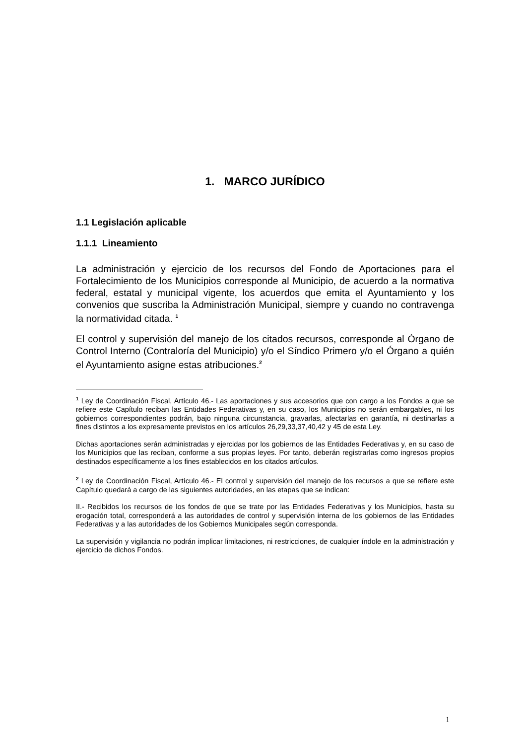1. MARCO JURÍDICO
1.1 Legislación aplicable
1.1.1 Lineamiento
La administración y ejercicio de los recursos del Fondo de Aportaciones para el Fortalecimiento de los Municipios corresponde al Municipio, de acuerdo a la normativa federal, estatal y municipal vigente, los acuerdos que emita el Ayuntamiento y los convenios que suscriba la Administración Municipal, siempre y cuando no contravenga la normatividad citada. <sup>1</sup>
El control y supervisión del manejo de los citados recursos, corresponde al Órgano de Control Interno (Contraloría del Municipio) y/o el Síndico Primero y/o el Órgano a quién el Ayuntamiento asigne estas atribuciones.<sup>2</sup>
<sup>1</sup> Ley de Coordinación Fiscal, Artículo 46.- Las aportaciones y sus accesorios que con cargo a los Fondos a que se refiere este Capítulo reciban las Entidades Federativas y, en su caso, los Municipios no serán embargables, ni los gobiernos correspondientes podrán, bajo ninguna circunstancia, gravarlas, afectarlas en garantía, ni destinarlas a fines distintos a los expresamente previstos en los artículos 26,29,33,37,40,42 y 45 de esta Ley.
Dichas aportaciones serán administradas y ejercidas por los gobiernos de las Entidades Federativas y, en su caso de los Municipios que las reciban, conforme a sus propias leyes. Por tanto, deberán registrarlas como ingresos propios destinados específicamente a los fines establecidos en los citados artículos.
<sup>2</sup> Ley de Coordinación Fiscal, Artículo 46.- El control y supervisión del manejo de los recursos a que se refiere este Capítulo quedará a cargo de las siguientes autoridades, en las etapas que se indican:
II.- Recibidos los recursos de los fondos de que se trate por las Entidades Federativas y los Municipios, hasta su erogación total, corresponderá a las autoridades de control y supervisión interna de los gobiernos de las Entidades Federativas y a las autoridades de los Gobiernos Municipales según corresponda.
La supervisión y vigilancia no podrán implicar limitaciones, ni restricciones, de cualquier índole en la administración y ejercicio de dichos Fondos.
1